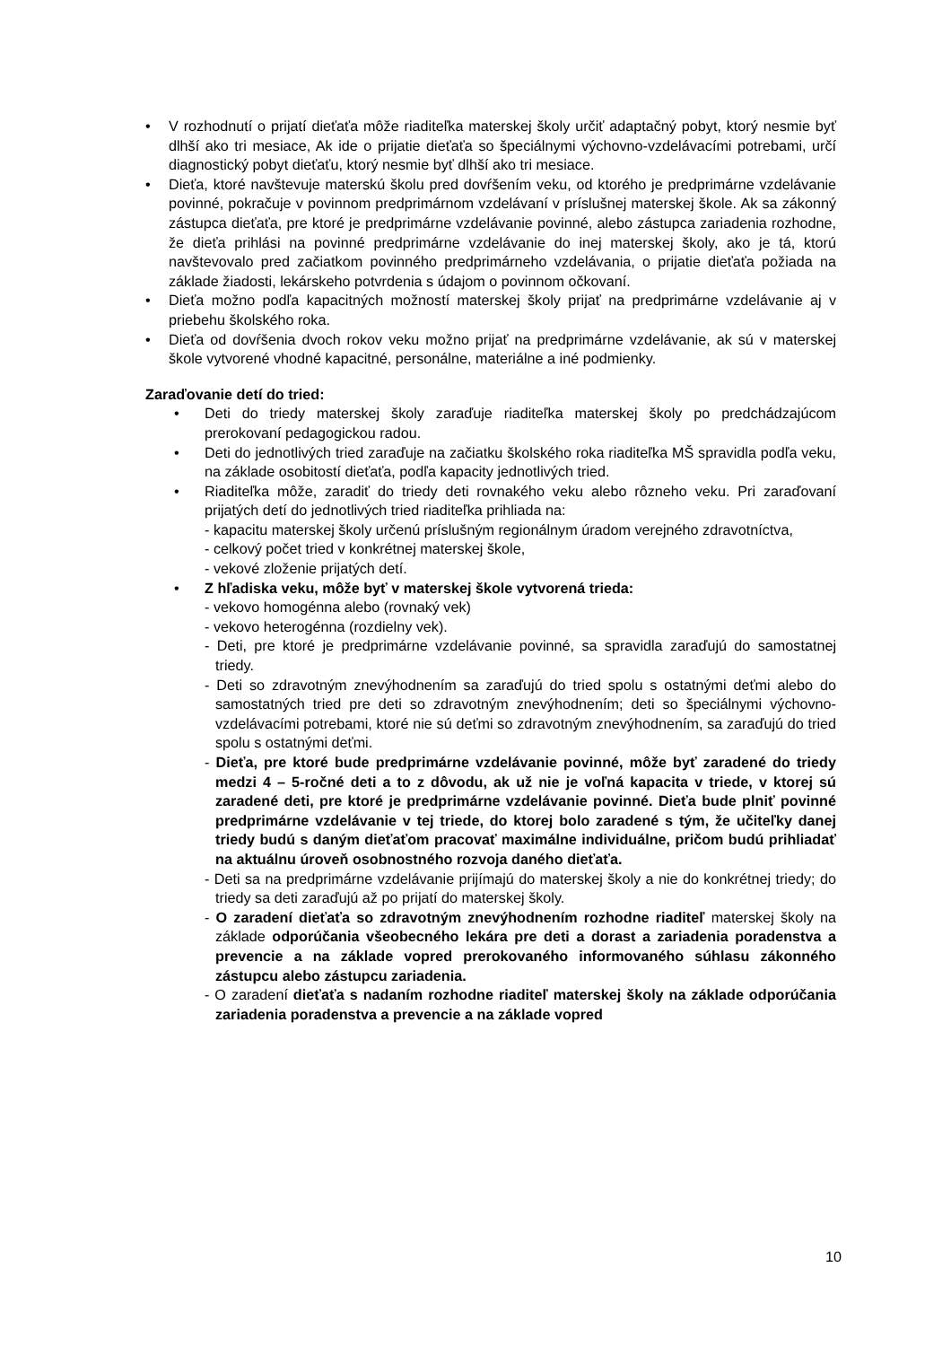• V rozhodnutí o prijatí dieťaťa môže riaditeľka materskej školy určiť adaptačný pobyt, ktorý nesmie byť dlhší ako tri mesiace, Ak ide o prijatie dieťaťa so špeciálnymi výchovno-vzdelávacími potrebami, určí diagnostický pobyt dieťaťu, ktorý nesmie byť dlhší ako tri mesiace.
• Dieťa, ktoré navštevuje materskú školu pred dovŕšením veku, od ktorého je predprimárne vzdelávanie povinné, pokračuje v povinnom predprimárnom vzdelávaní v príslušnej materskej škole. Ak sa zákonný zástupca dieťaťa, pre ktoré je predprimárne vzdelávanie povinné, alebo zástupca zariadenia rozhodne, že dieťa prihlási na povinné predprimárne vzdelávanie do inej materskej školy, ako je tá, ktorú navštevovalo pred začiatkom povinného predprimárneho vzdelávania, o prijatie dieťaťa požiada na základe žiadosti, lekárskeho potvrdenia s údajom o povinnom očkovaní.
• Dieťa možno podľa kapacitných možností materskej školy prijať na predprimárne vzdelávanie aj v priebehu školského roka.
• Dieťa od dovŕšenia dvoch rokov veku možno prijať na predprimárne vzdelávanie, ak sú v materskej škole vytvorené vhodné kapacitné, personálne, materiálne a iné podmienky.
Zaraďovanie detí do tried:
• Deti do triedy materskej školy zaraďuje riaditeľka materskej školy po predchádzajúcom prerokovaní pedagogickou radou.
• Deti do jednotlivých tried zaraďuje na začiatku školského roka riaditeľka MŠ spravidla podľa veku, na základe osobitostí dieťaťa, podľa kapacity jednotlivých tried.
• Riaditeľka môže, zaradiť do triedy deti rovnakého veku alebo rôzneho veku. Pri zaraďovaní prijatých detí do jednotlivých tried riaditeľka prihliada na:
- kapacitu materskej školy určenú príslušným regionálnym úradom verejného zdravotníctva,
- celkový počet tried v konkrétnej materskej škole,
- vekové zloženie prijatých detí.
• Z hľadiska veku, môže byť v materskej škole vytvorená trieda:
- vekovo homogénna alebo (rovnaký vek)
- vekovo heterogénna (rozdielny vek).
- Deti, pre ktoré je predprimárne vzdelávanie povinné, sa spravidla zaraďujú do samostatnej triedy.
- Deti so zdravotným znevýhodnením sa zaraďujú do tried spolu s ostatnými deťmi alebo do samostatných tried pre deti so zdravotným znevýhodnením; deti so špeciálnymi výchovno-vzdelávacími potrebami, ktoré nie sú deťmi so zdravotným znevýhodnením, sa zaraďujú do tried spolu s ostatnými deťmi.
- Dieťa, pre ktoré bude predprimárne vzdelávanie povinné, môže byť zaradené do triedy medzi 4 – 5-ročné deti a to z dôvodu, ak už nie je voľná kapacita v triede, v ktorej sú zaradené deti, pre ktoré je predprimárne vzdelávanie povinné. Dieťa bude plniť povinné predprimárne vzdelávanie v tej triede, do ktorej bolo zaradené s tým, že učiteľky danej triedy budú s daným dieťaťom pracovať maximálne individuálne, pričom budú prihliadať na aktuálnu úroveň osobnostného rozvoja daného dieťaťa.
- Deti sa na predprimárne vzdelávanie prijímajú do materskej školy a nie do konkrétnej triedy; do triedy sa deti zaraďujú až po prijatí do materskej školy.
- O zaradení dieťaťa so zdravotným znevýhodnením rozhodne riaditeľ materskej školy na základe odporúčania všeobecného lekára pre deti a dorast a zariadenia poradenstva a prevencie a na základe vopred prerokovaného informovaného súhlasu zákonného zástupcu alebo zástupcu zariadenia.
- O zaradení dieťaťa s nadaním rozhodne riaditeľ materskej školy na základe odporúčania zariadenia poradenstva a prevencie a na základe vopred
10